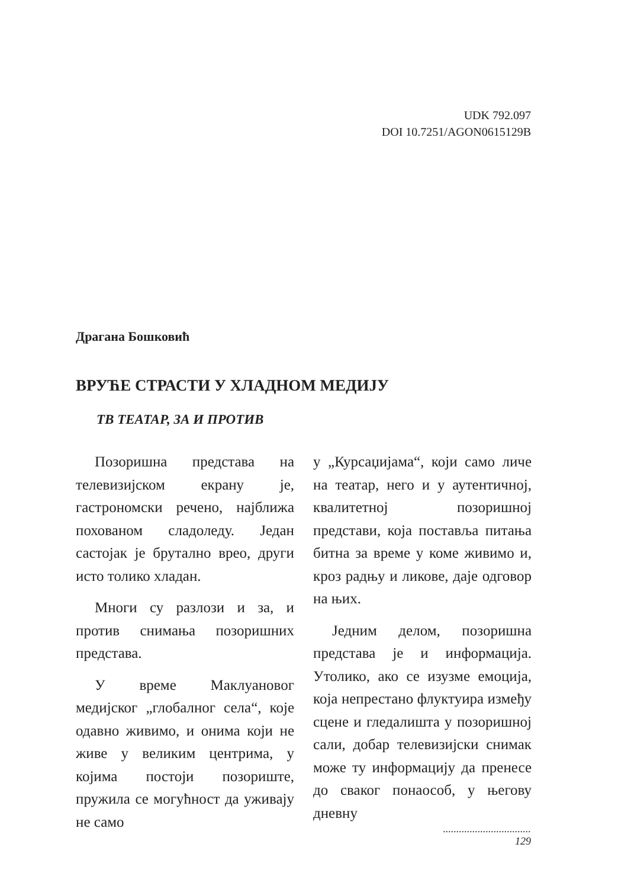UDK 792.097
DOI 10.7251/AGON0615129B
Драгана Бошковић
ВРУЋЕ СТРАСТИ У ХЛАДНОМ МЕДИЈУ
ТВ ТЕАТАР, ЗА И ПРОТИВ
Позоришна представа на телевизијском екрану је, гастрономски речено, најближа похованом сладоледу. Један састојак је брутално врео, други исто толико хладан.
Многи су разлози и за, и против снимања позоришних представа.
У време Маклуановог медијског „глобалног села“, које одавно живимо, и онима који не живе у великим центрима, у којима постоји позориште, пружила се могућност да уживају не само
у „Курсаџијама“, који само личе на театар, него и у аутентичној, квалитетној позоришној представи, која поставља питања битна за време у коме живимо и, кроз радњу и ликове, даје одговор на њих.
Једним делом, позоришна представа је и информација. Утолико, ако се изузме емоција, која непрестано флуктуира између сцене и гледалишта у позоришној сали, добар телевизијски снимак може ту информацију да пренесе до сваког понаособ, у његову дневну
.................................
129